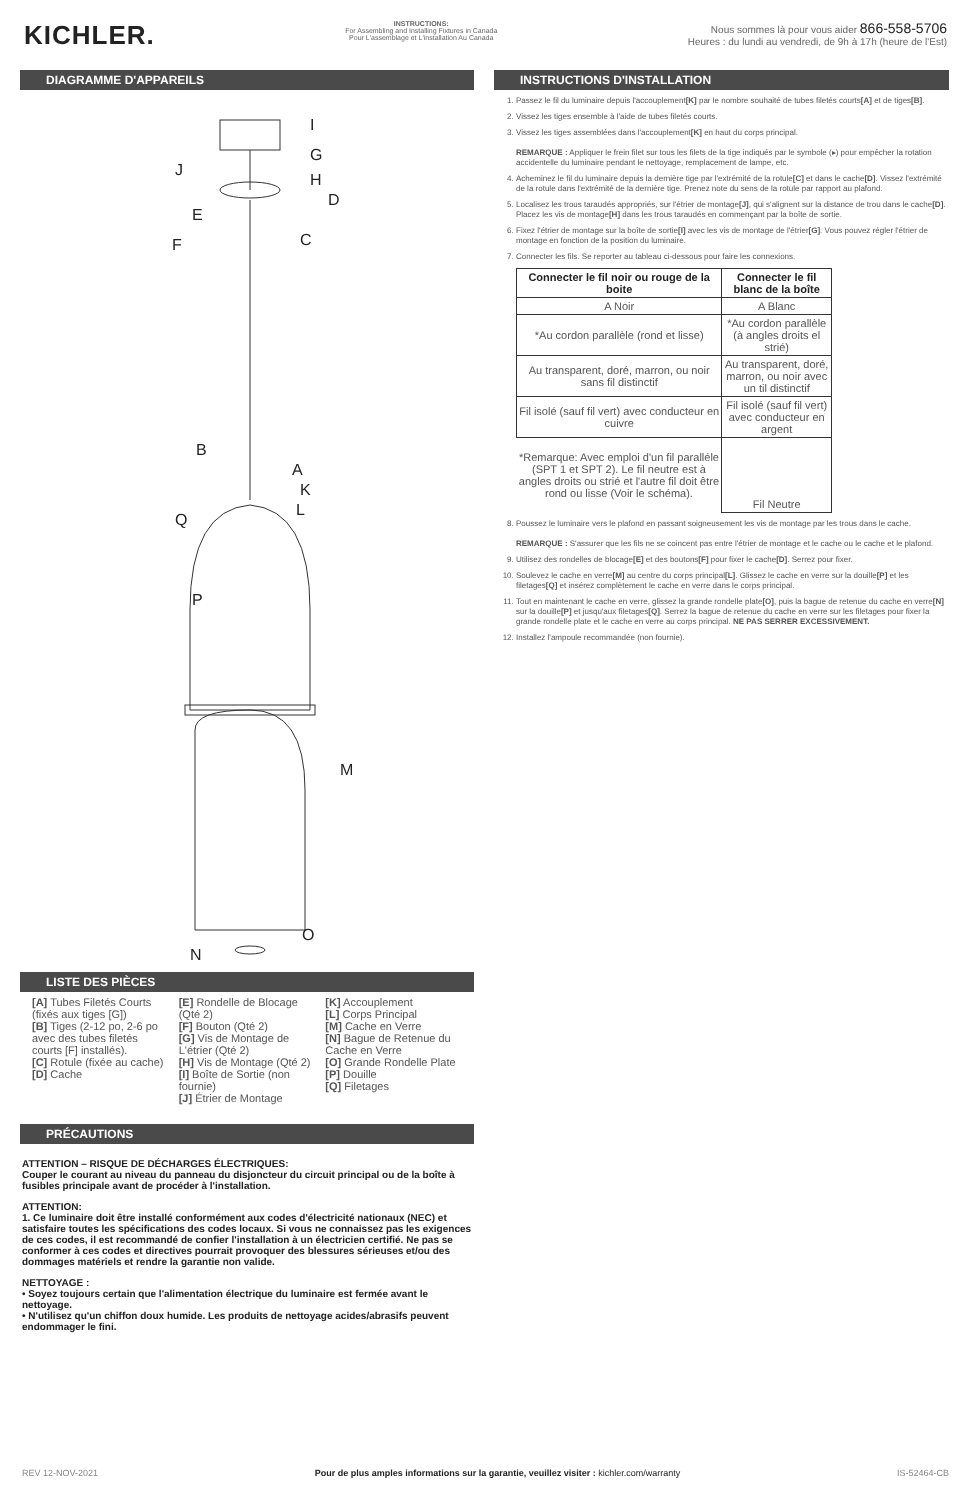KICHLER.
INSTRUCTIONS:
For Assembling and Installing Fixtures in Canada
Pour L'assemblage et L'installation Au Canada
Nous sommes là pour vous aider 866-558-5706
Heures : du lundi au vendredi, de 9h à 17h (heure de l'Est)
DIAGRAMME D'APPAREILS
I
G
J
H
D
E
C
F
B
A
K
L
Q
P
M
O
N
LISTE DES PIÈCES
[A] Tubes Filetés Courts (fixés aux tiges [G])
[B] Tiges (2-12 po, 2-6 po avec des tubes filetés courts [F] installés).
[C] Rotule (fixée au cache)
[D] Cache
[E] Rondelle de Blocage (Qté 2)
[F] Bouton (Qté 2)
[G] Vis de Montage de L'étrier (Qté 2)
[H] Vis de Montage (Qté 2)
[I] Boîte de Sortie (non fournie)
[J] Étrier de Montage
[K] Accouplement
[L] Corps Principal
[M] Cache en Verre
[N] Bague de Retenue du Cache en Verre
[O] Grande Rondelle Plate
[P] Douille
[Q] Filetages
PRÉCAUTIONS
ATTENTION – RISQUE DE DÉCHARGES ÉLECTRIQUES:
Couper le courant au niveau du panneau du disjoncteur du circuit principal ou de la boîte à fusibles principale avant de procéder à l'installation.
ATTENTION:
1. Ce luminaire doit être installé conformément aux codes d'électricité nationaux (NEC) et satisfaire toutes les spécifications des codes locaux. Si vous ne connaissez pas les exigences de ces codes, il est recommandé de confier l'installation à un électricien certifié. Ne pas se conformer à ces codes et directives pourrait provoquer des blessures sérieuses et/ou des dommages matériels et rendre la garantie non valide.
NETTOYAGE :
• Soyez toujours certain que l'alimentation électrique du luminaire est fermée avant le nettoyage.
• N'utilisez qu'un chiffon doux humide. Les produits de nettoyage acides/abrasifs peuvent endommager le fini.
INSTRUCTIONS D'INSTALLATION
1. Passez le fil du luminaire depuis l'accouplement[K] par le nombre souhaité de tubes filetés courts[A] et de tiges[B].
2. Vissez les tiges ensemble à l'aide de tubes filetés courts.
3. Vissez les tiges assemblées dans l'accouplement[K] en haut du corps principal.
REMARQUE : Appliquer le frein filet sur tous les filets de la tige indiqués par le symbole (▸) pour empêcher la rotation accidentelle du luminaire pendant le nettoyage, remplacement de lampe, etc.
4. Acheminez le fil du luminaire depuis la dernière tige par l'extrémité de la rotule[C] et dans le cache[D]. Vissez l'extrémité de la rotule dans l'extrémité de la dernière tige. Prenez note du sens de la rotule par rapport au plafond.
5. Localisez les trous taraudés appropriés, sur l'étrier de montage[J], qui s'alignent sur la distance de trou dans le cache[D]. Placez les vis de montage[H] dans les trous taraudés en commençant par la boîte de sortie.
6. Fixez l'étrier de montage sur la boîte de sortie[I] avec les vis de montage de l'étrier[G]. Vous pouvez régler l'étrier de montage en fonction de la position du luminaire.
7. Connecter les fils. Se reporter au tableau ci-dessous pour faire les connexions.
| Connecter le fil noir ou rouge de la boite | Connecter le fil blanc de la boîte |
| --- | --- |
| A Noir | A Blanc |
| *Au cordon parallèle (rond et lisse) | *Au cordon parallèle (à angles droits el strié) |
| Au transparent, doré, marron, ou noir sans fil distinctif | Au transparent, doré, marron, ou noir avec un til distinctif |
| Fil isolé (sauf fil vert) avec conducteur en cuivre | Fil isolé (sauf fil vert) avec conducteur en argent |
| *Remarque: Avec emploi d'un fil paralléle (SPT 1 et SPT 2). Le fil neutre est à angles droits ou strié et l'autre fil doit être rond ou lisse (Voir le schéma). | Fil Neutre |
8. Poussez le luminaire vers le plafond en passant soigneusement les vis de montage par les trous dans le cache.
REMARQUE : S'assurer que les fils ne se coincent pas entre l'étrier de montage et le cache ou le cache et le plafond.
9. Utilisez des rondelles de blocage[E] et des boutons[F] pour fixer le cache[D]. Serrez pour fixer.
10. Soulevez le cache en verre[M] au centre du corps principal[L]. Glissez le cache en verre sur la douille[P] et les filetages[Q] et insérez complètement le cache en verre dans le corps principal.
11. Tout en maintenant le cache en verre, glissez la grande rondelle plate[O], puis la bague de retenue du cache en verre[N] sur la douille[P] et jusqu'aux filetages[Q]. Serrez la bague de retenue du cache en verre sur les filetages pour fixer la grande rondelle plate et le cache en verre au corps principal. NE PAS SERRER EXCESSIVEMENT.
12. Installez l'ampoule recommandée (non fournie).
REV 12-NOV-2021 Pour de plus amples informations sur la garantie, veuillez visiter : kichler.com/warranty IS-52464-CB